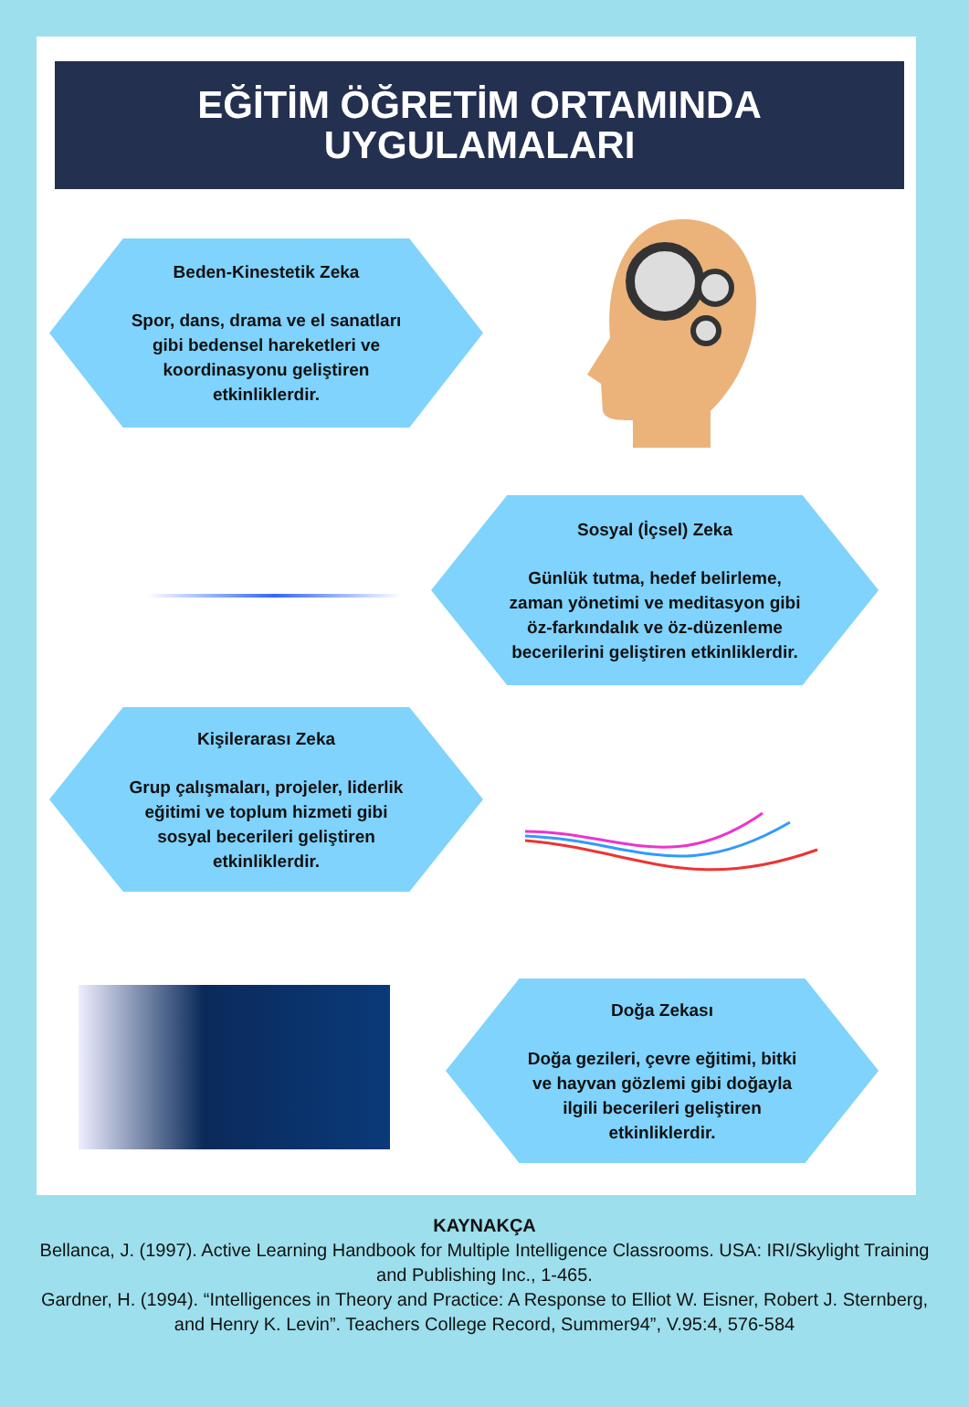EĞİTİM ÖĞRETİM ORTAMINDA
UYGULAMALARI
Beden-Kinestetik Zeka
Spor, dans, drama ve el sanatları gibi bedensel hareketleri ve koordinasyonu geliştiren etkinliklerdir.
Sosyal (İçsel) Zeka
Günlük tutma, hedef belirleme, zaman yönetimi ve meditasyon gibi öz-farkındalık ve öz-düzenleme becerilerini geliştiren etkinliklerdir.
Kişilerarası Zeka
Grup çalışmaları, projeler, liderlik eğitimi ve toplum hizmeti gibi sosyal becerileri geliştiren etkinliklerdir.
Doğa Zekası
Doğa gezileri, çevre eğitimi, bitki ve hayvan gözlemi gibi doğayla ilgili becerileri geliştiren etkinliklerdir.
KAYNAKÇA
Bellanca, J. (1997). Active Learning Handbook for Multiple Intelligence Classrooms. USA: IRI/Skylight Training and Publishing Inc., 1-465.
Gardner, H. (1994). “Intelligences in Theory and Practice: A Response to Elliot W. Eisner, Robert J. Sternberg, and Henry K. Levin”. Teachers College Record, Summer94”, V.95:4, 576-584